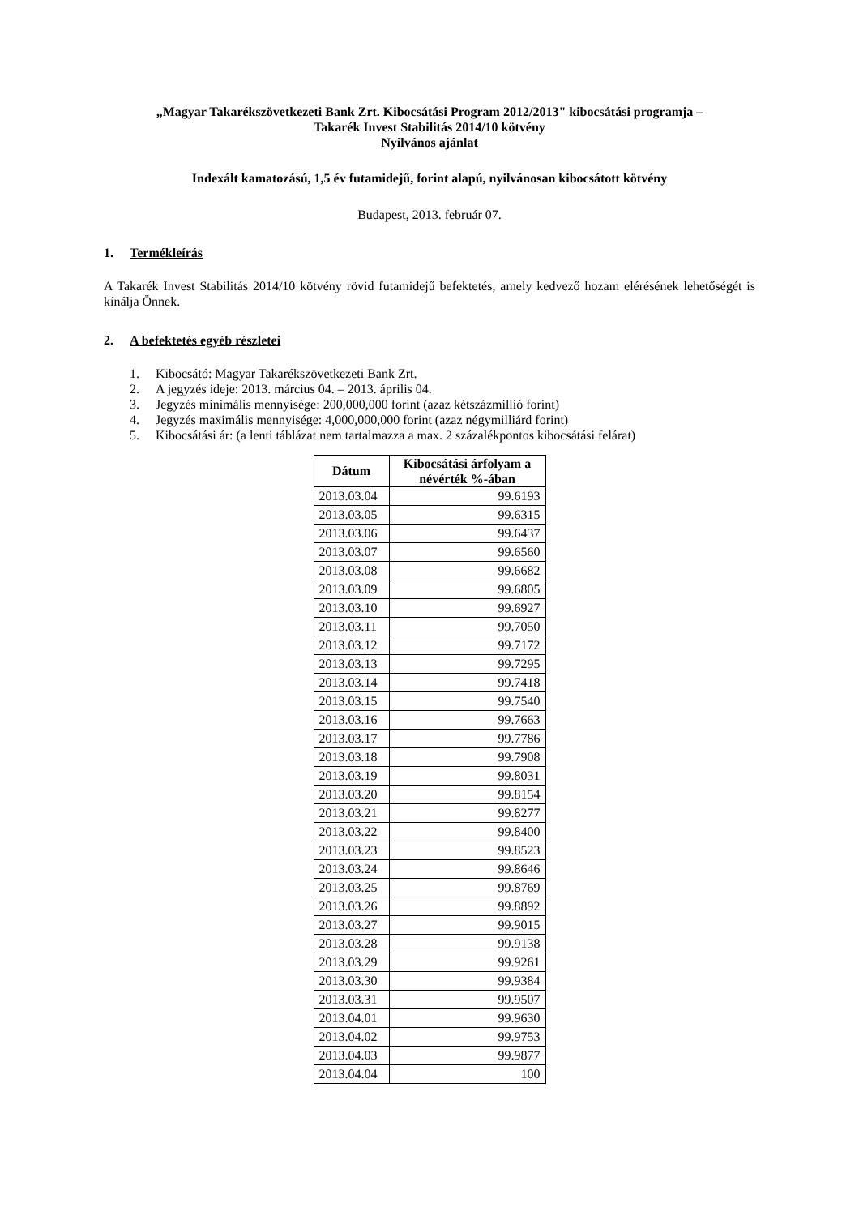„Magyar Takarékszövetkezeti Bank Zrt. Kibocsátási Program 2012/2013" kibocsátási programja –
Takarék Invest Stabilitás 2014/10 kötvény
Nyilvános ajánlat
Indexált kamatozású, 1,5 év futamidejű, forint alapú, nyilvánosan kibocsátott kötvény
Budapest, 2013. február 07.
1. Termékleírás
A Takarék Invest Stabilitás 2014/10 kötvény rövid futamidejű befektetés, amely kedvező hozam elérésének lehetőségét is kínálja Önnek.
2. A befektetés egyéb részletei
1. Kibocsátó: Magyar Takarékszövetkezeti Bank Zrt.
2. A jegyzés ideje: 2013. március 04. – 2013. április 04.
3. Jegyzés minimális mennyisége: 200,000,000 forint (azaz kétszázmillió forint)
4. Jegyzés maximális mennyisége: 4,000,000,000 forint (azaz négymilliárd forint)
5. Kibocsátási ár: (a lenti táblázat nem tartalmazza a max. 2 százalékpontos kibocsátási felárat)
| Dátum | Kibocsátási árfolyam a névérték %-ában |
| --- | --- |
| 2013.03.04 | 99.6193 |
| 2013.03.05 | 99.6315 |
| 2013.03.06 | 99.6437 |
| 2013.03.07 | 99.6560 |
| 2013.03.08 | 99.6682 |
| 2013.03.09 | 99.6805 |
| 2013.03.10 | 99.6927 |
| 2013.03.11 | 99.7050 |
| 2013.03.12 | 99.7172 |
| 2013.03.13 | 99.7295 |
| 2013.03.14 | 99.7418 |
| 2013.03.15 | 99.7540 |
| 2013.03.16 | 99.7663 |
| 2013.03.17 | 99.7786 |
| 2013.03.18 | 99.7908 |
| 2013.03.19 | 99.8031 |
| 2013.03.20 | 99.8154 |
| 2013.03.21 | 99.8277 |
| 2013.03.22 | 99.8400 |
| 2013.03.23 | 99.8523 |
| 2013.03.24 | 99.8646 |
| 2013.03.25 | 99.8769 |
| 2013.03.26 | 99.8892 |
| 2013.03.27 | 99.9015 |
| 2013.03.28 | 99.9138 |
| 2013.03.29 | 99.9261 |
| 2013.03.30 | 99.9384 |
| 2013.03.31 | 99.9507 |
| 2013.04.01 | 99.9630 |
| 2013.04.02 | 99.9753 |
| 2013.04.03 | 99.9877 |
| 2013.04.04 | 100 |